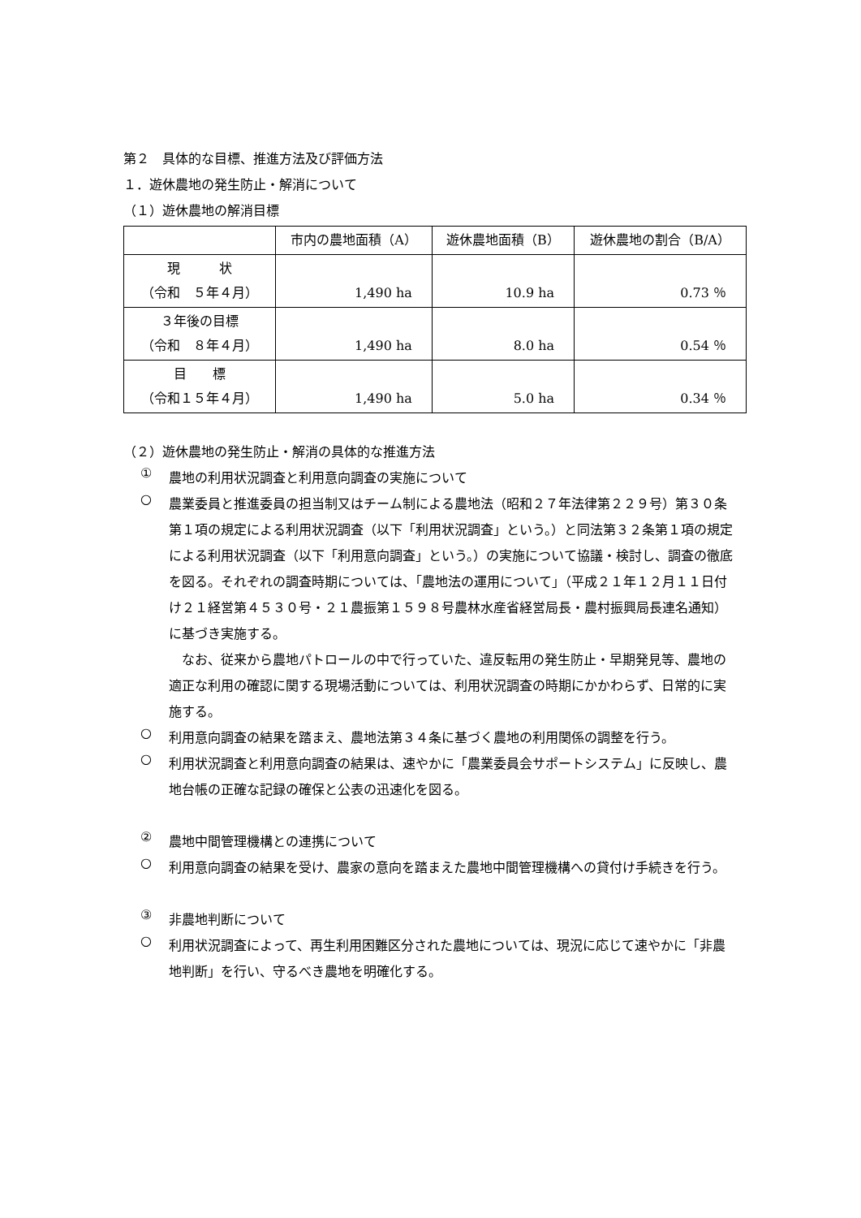第２　具体的な目標、推進方法及び評価方法
１．遊休農地の発生防止・解消について
（１）遊休農地の解消目標
| | 市内の農地面積（A） | 遊休農地面積（B） | 遊休農地の割合（B/A） |
| --- | --- | --- | --- |
| 現 状 （令和 ５年４月） | 1,490 ha | 10.9 ha | 0.73 ％ |
| ３年後の目標 （令和 ８年４月） | 1,490 ha | 8.0 ha | 0.54 ％ |
| 目 標 （令和１５年４月） | 1,490 ha | 5.0 ha | 0.34 ％ |
（２）遊休農地の発生防止・解消の具体的な推進方法
①
農地の利用状況調査と利用意向調査の実施について
○
農業委員と推進委員の担当制又はチーム制による農地法（昭和２７年法律第２２９号）第３０条第１項の規定による利用状況調査（以下「利用状況調査」という。）と同法第３２条第１項の規定による利用状況調査（以下「利用意向調査」という。）の実施について協議・検討し、調査の徹底を図る。それぞれの調査時期については、「農地法の運用について」（平成２１年１２月１１日付け２１経営第４５３０号・２１農振第１５９８号農林水産省経営局長・農村振興局長連名通知）に基づき実施する。
　なお、従来から農地パトロールの中で行っていた、違反転用の発生防止・早期発見等、農地の適正な利用の確認に関する現場活動については、利用状況調査の時期にかかわらず、日常的に実施する。
○
利用意向調査の結果を踏まえ、農地法第３４条に基づく農地の利用関係の調整を行う。
○
利用状況調査と利用意向調査の結果は、速やかに「農業委員会サポートシステム」に反映し、農地台帳の正確な記録の確保と公表の迅速化を図る。
②
農地中間管理機構との連携について
○
利用意向調査の結果を受け、農家の意向を踏まえた農地中間管理機構への貸付け手続きを行う。
③
非農地判断について
○
利用状況調査によって、再生利用困難区分された農地については、現況に応じて速やかに「非農地判断」を行い、守るべき農地を明確化する。